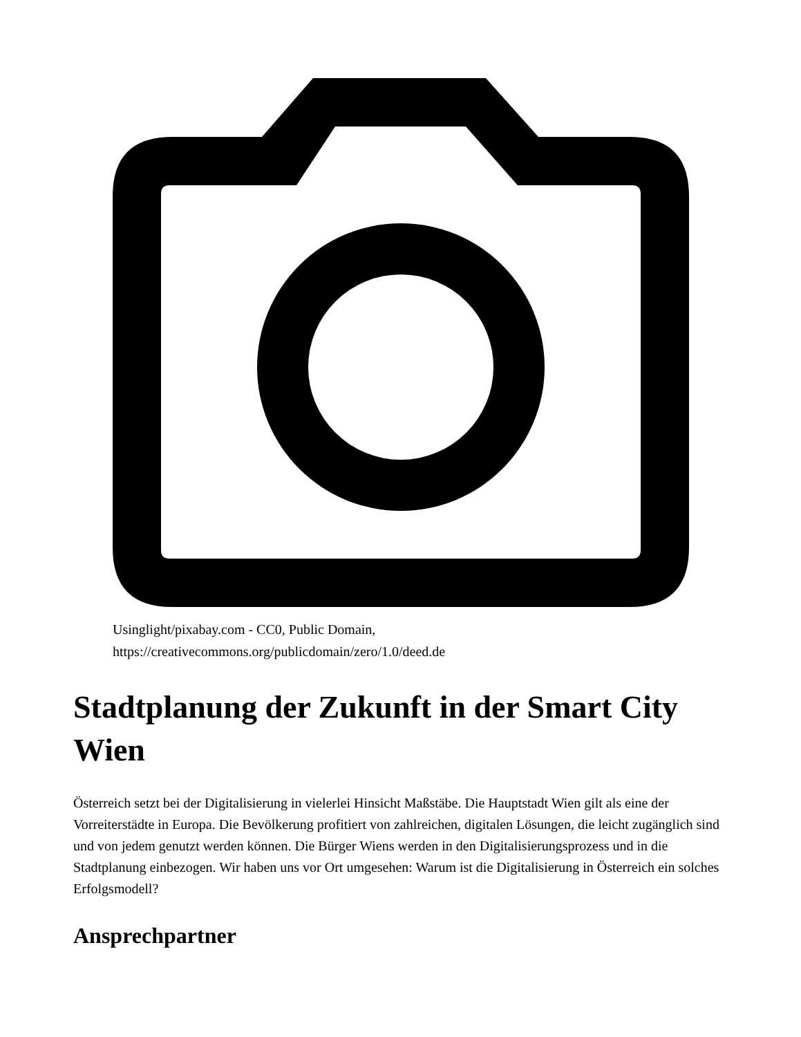Usinglight/pixabay.com - CC0, Public Domain,
https://creativecommons.org/publicdomain/zero/1.0/deed.de
Stadtplanung der Zukunft in der Smart City Wien
Österreich setzt bei der Digitalisierung in vielerlei Hinsicht Maßstäbe. Die Hauptstadt Wien gilt als eine der Vorreiterstädte in Europa. Die Bevölkerung profitiert von zahlreichen, digitalen Lösungen, die leicht zugänglich sind und von jedem genutzt werden können. Die Bürger Wiens werden in den Digitalisierungsprozess und in die Stadtplanung einbezogen. Wir haben uns vor Ort umgesehen: Warum ist die Digitalisierung in Österreich ein solches Erfolgsmodell?
Ansprechpartner